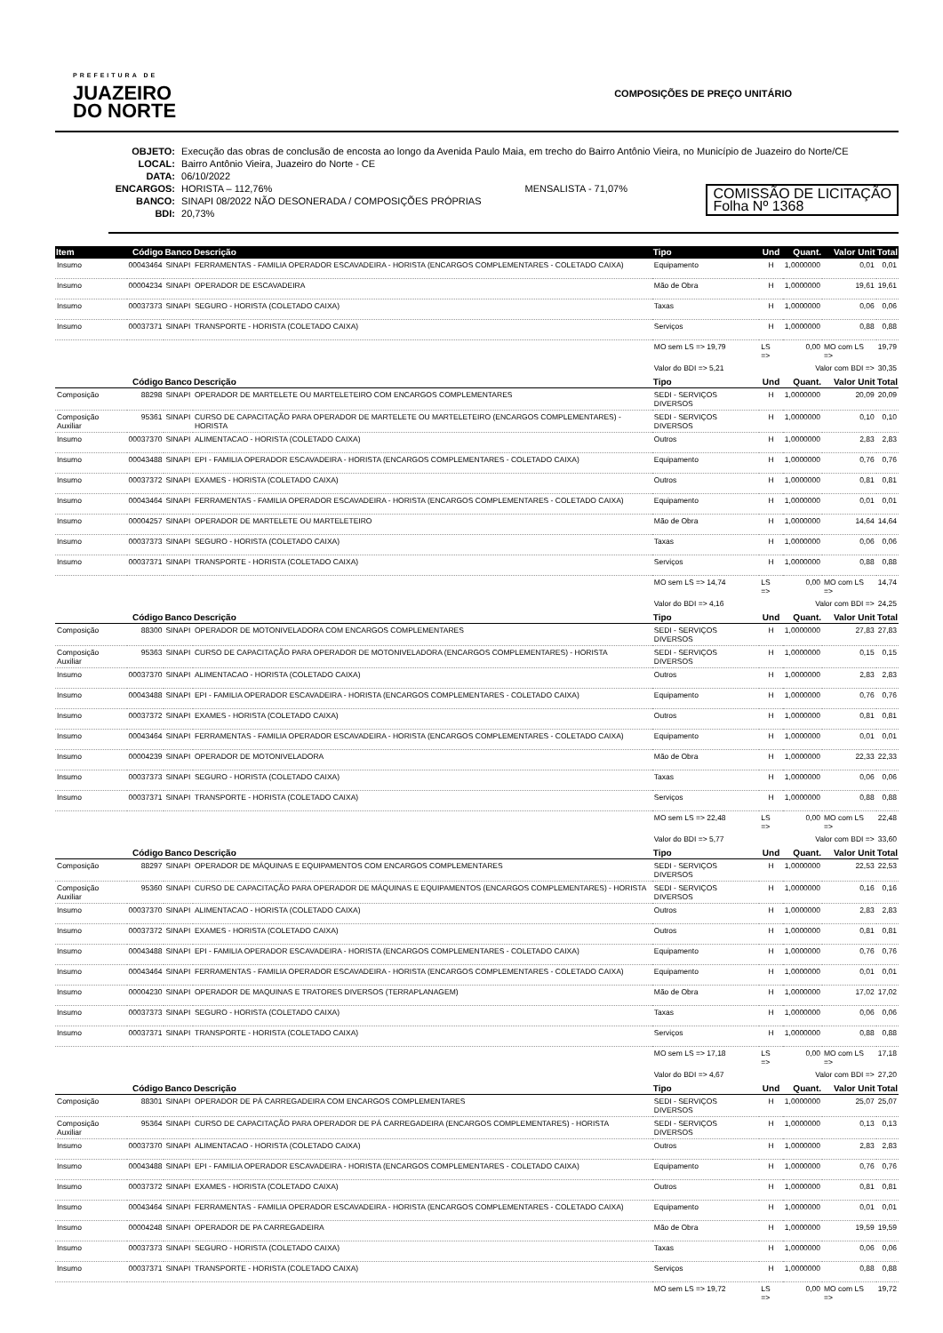PREFEITURA DE
JUAZEIRO
DO NORTE
COMPOSIÇÕES DE PREÇO UNITÁRIO
OBJETO: Execução das obras de conclusão de encosta ao longo da Avenida Paulo Maia, em trecho do Bairro Antônio Vieira, no Município de Juazeiro do Norte/CE
LOCAL: Bairro Antônio Vieira, Juazeiro do Norte - CE
DATA: 06/10/2022
ENCARGOS: HORISTA – 112,76% MENSALISTA - 71,07%
BANCO: SINAPI 08/2022 NÃO DESONERADA / COMPOSIÇÕES PRÓPRIAS
BDI: 20,73%
COMISSÃO DE LICITAÇÃO
Folha Nº 1368
| Item | Código | Banco | Descrição | Tipo | Und | Quant. | Valor Unit | Total |
| --- | --- | --- | --- | --- | --- | --- | --- | --- |
| Insumo | 00043464 | SINAPI | FERRAMENTAS - FAMILIA OPERADOR ESCAVADEIRA - HORISTA (ENCARGOS COMPLEMENTARES - COLETADO CAIXA) | Equipamento | H | 1,0000000 | 0,01 | 0,01 |
| Insumo | 00004234 | SINAPI | OPERADOR DE ESCAVADEIRA | Mão de Obra | H | 1,0000000 | 19,61 | 19,61 |
| Insumo | 00037373 | SINAPI | SEGURO - HORISTA (COLETADO CAIXA) | Taxas | H | 1,0000000 | 0,06 | 0,06 |
| Insumo | 00037371 | SINAPI | TRANSPORTE - HORISTA (COLETADO CAIXA) | Serviços | H | 1,0000000 | 0,88 | 0,88 |
| | | | | MO sem LS => 19,79 | LS => | 0,00 | MO com LS => | 19,79 |
| | | | | Valor do BDI => 5,21 | Valor com BDI => | | | 30,35 |
| | Código | Banco | Descrição | Tipo | Und | Quant. | Valor Unit | Total |
| Composição | 88298 | SINAPI | OPERADOR DE MARTELETE OU MARTELETEIRO COM ENCARGOS COMPLEMENTARES | SEDI - SERVIÇOS DIVERSOS | H | 1,0000000 | 20,09 | 20,09 |
| Composição Auxiliar | 95361 | SINAPI | CURSO DE CAPACITAÇÃO PARA OPERADOR DE MARTELETE OU MARTELETEIRO (ENCARGOS COMPLEMENTARES) - HORISTA | SEDI - SERVIÇOS DIVERSOS | H | 1,0000000 | 0,10 | 0,10 |
| Insumo | 00037370 | SINAPI | ALIMENTACAO - HORISTA (COLETADO CAIXA) | Outros | H | 1,0000000 | 2,83 | 2,83 |
| Insumo | 00043488 | SINAPI | EPI - FAMILIA OPERADOR ESCAVADEIRA - HORISTA (ENCARGOS COMPLEMENTARES - COLETADO CAIXA) | Equipamento | H | 1,0000000 | 0,76 | 0,76 |
| Insumo | 00037372 | SINAPI | EXAMES - HORISTA (COLETADO CAIXA) | Outros | H | 1,0000000 | 0,81 | 0,81 |
| Insumo | 00043464 | SINAPI | FERRAMENTAS - FAMILIA OPERADOR ESCAVADEIRA - HORISTA (ENCARGOS COMPLEMENTARES - COLETADO CAIXA) | Equipamento | H | 1,0000000 | 0,01 | 0,01 |
| Insumo | 00004257 | SINAPI | OPERADOR DE MARTELETE OU MARTELETEIRO | Mão de Obra | H | 1,0000000 | 14,64 | 14,64 |
| Insumo | 00037373 | SINAPI | SEGURO - HORISTA (COLETADO CAIXA) | Taxas | H | 1,0000000 | 0,06 | 0,06 |
| Insumo | 00037371 | SINAPI | TRANSPORTE - HORISTA (COLETADO CAIXA) | Serviços | H | 1,0000000 | 0,88 | 0,88 |
| | | | | MO sem LS => 14,74 | LS => | 0,00 | MO com LS => | 14,74 |
| | | | | Valor do BDI => 4,16 | Valor com BDI => | | | 24,25 |
| | Código | Banco | Descrição | Tipo | Und | Quant. | Valor Unit | Total |
| Composição | 88300 | SINAPI | OPERADOR DE MOTONIVELADORA COM ENCARGOS COMPLEMENTARES | SEDI - SERVIÇOS DIVERSOS | H | 1,0000000 | 27,83 | 27,83 |
| Composição Auxiliar | 95363 | SINAPI | CURSO DE CAPACITAÇÃO PARA OPERADOR DE MOTONIVELADORA (ENCARGOS COMPLEMENTARES) - HORISTA | SEDI - SERVIÇOS DIVERSOS | H | 1,0000000 | 0,15 | 0,15 |
| Insumo | 00037370 | SINAPI | ALIMENTACAO - HORISTA (COLETADO CAIXA) | Outros | H | 1,0000000 | 2,83 | 2,83 |
| Insumo | 00043488 | SINAPI | EPI - FAMILIA OPERADOR ESCAVADEIRA - HORISTA (ENCARGOS COMPLEMENTARES - COLETADO CAIXA) | Equipamento | H | 1,0000000 | 0,76 | 0,76 |
| Insumo | 00037372 | SINAPI | EXAMES - HORISTA (COLETADO CAIXA) | Outros | H | 1,0000000 | 0,81 | 0,81 |
| Insumo | 00043464 | SINAPI | FERRAMENTAS - FAMILIA OPERADOR ESCAVADEIRA - HORISTA (ENCARGOS COMPLEMENTARES - COLETADO CAIXA) | Equipamento | H | 1,0000000 | 0,01 | 0,01 |
| Insumo | 00004239 | SINAPI | OPERADOR DE MOTONIVELADORA | Mão de Obra | H | 1,0000000 | 22,33 | 22,33 |
| Insumo | 00037373 | SINAPI | SEGURO - HORISTA (COLETADO CAIXA) | Taxas | H | 1,0000000 | 0,06 | 0,06 |
| Insumo | 00037371 | SINAPI | TRANSPORTE - HORISTA (COLETADO CAIXA) | Serviços | H | 1,0000000 | 0,88 | 0,88 |
| | | | | MO sem LS => 22,48 | LS => | 0,00 | MO com LS => | 22,48 |
| | | | | Valor do BDI => 5,77 | Valor com BDI => | | | 33,60 |
| | Código | Banco | Descrição | Tipo | Und | Quant. | Valor Unit | Total |
| Composição | 88297 | SINAPI | OPERADOR DE MÁQUINAS E EQUIPAMENTOS COM ENCARGOS COMPLEMENTARES | SEDI - SERVIÇOS DIVERSOS | H | 1,0000000 | 22,53 | 22,53 |
| Composição Auxiliar | 95360 | SINAPI | CURSO DE CAPACITAÇÃO PARA OPERADOR DE MÁQUINAS E EQUIPAMENTOS (ENCARGOS COMPLEMENTARES) - HORISTA | SEDI - SERVIÇOS DIVERSOS | H | 1,0000000 | 0,16 | 0,16 |
| Insumo | 00037370 | SINAPI | ALIMENTACAO - HORISTA (COLETADO CAIXA) | Outros | H | 1,0000000 | 2,83 | 2,83 |
| Insumo | 00037372 | SINAPI | EXAMES - HORISTA (COLETADO CAIXA) | Outros | H | 1,0000000 | 0,81 | 0,81 |
| Insumo | 00043488 | SINAPI | EPI - FAMILIA OPERADOR ESCAVADEIRA - HORISTA (ENCARGOS COMPLEMENTARES - COLETADO CAIXA) | Equipamento | H | 1,0000000 | 0,76 | 0,76 |
| Insumo | 00043464 | SINAPI | FERRAMENTAS - FAMILIA OPERADOR ESCAVADEIRA - HORISTA (ENCARGOS COMPLEMENTARES - COLETADO CAIXA) | Equipamento | H | 1,0000000 | 0,01 | 0,01 |
| Insumo | 00004230 | SINAPI | OPERADOR DE MAQUINAS E TRATORES DIVERSOS (TERRAPLANAGEM) | Mão de Obra | H | 1,0000000 | 17,02 | 17,02 |
| Insumo | 00037373 | SINAPI | SEGURO - HORISTA (COLETADO CAIXA) | Taxas | H | 1,0000000 | 0,06 | 0,06 |
| Insumo | 00037371 | SINAPI | TRANSPORTE - HORISTA (COLETADO CAIXA) | Serviços | H | 1,0000000 | 0,88 | 0,88 |
| | | | | MO sem LS => 17,18 | LS => | 0,00 | MO com LS => | 17,18 |
| | | | | Valor do BDI => 4,67 | Valor com BDI => | | | 27,20 |
| | Código | Banco | Descrição | Tipo | Und | Quant. | Valor Unit | Total |
| Composição | 88301 | SINAPI | OPERADOR DE PÁ CARREGADEIRA COM ENCARGOS COMPLEMENTARES | SEDI - SERVIÇOS DIVERSOS | H | 1,0000000 | 25,07 | 25,07 |
| Composição Auxiliar | 95364 | SINAPI | CURSO DE CAPACITAÇÃO PARA OPERADOR DE PÁ CARREGADEIRA (ENCARGOS COMPLEMENTARES) - HORISTA | SEDI - SERVIÇOS DIVERSOS | H | 1,0000000 | 0,13 | 0,13 |
| Insumo | 00037370 | SINAPI | ALIMENTACAO - HORISTA (COLETADO CAIXA) | Outros | H | 1,0000000 | 2,83 | 2,83 |
| Insumo | 00043488 | SINAPI | EPI - FAMILIA OPERADOR ESCAVADEIRA - HORISTA (ENCARGOS COMPLEMENTARES - COLETADO CAIXA) | Equipamento | H | 1,0000000 | 0,76 | 0,76 |
| Insumo | 00037372 | SINAPI | EXAMES - HORISTA (COLETADO CAIXA) | Outros | H | 1,0000000 | 0,81 | 0,81 |
| Insumo | 00043464 | SINAPI | FERRAMENTAS - FAMILIA OPERADOR ESCAVADEIRA - HORISTA (ENCARGOS COMPLEMENTARES - COLETADO CAIXA) | Equipamento | H | 1,0000000 | 0,01 | 0,01 |
| Insumo | 00004248 | SINAPI | OPERADOR DE PA CARREGADEIRA | Mão de Obra | H | 1,0000000 | 19,59 | 19,59 |
| Insumo | 00037373 | SINAPI | SEGURO - HORISTA (COLETADO CAIXA) | Taxas | H | 1,0000000 | 0,06 | 0,06 |
| Insumo | 00037371 | SINAPI | TRANSPORTE - HORISTA (COLETADO CAIXA) | Serviços | H | 1,0000000 | 0,88 | 0,88 |
| | | | | MO sem LS => 19,72 | LS => | 0,00 | MO com LS => | 19,72 |